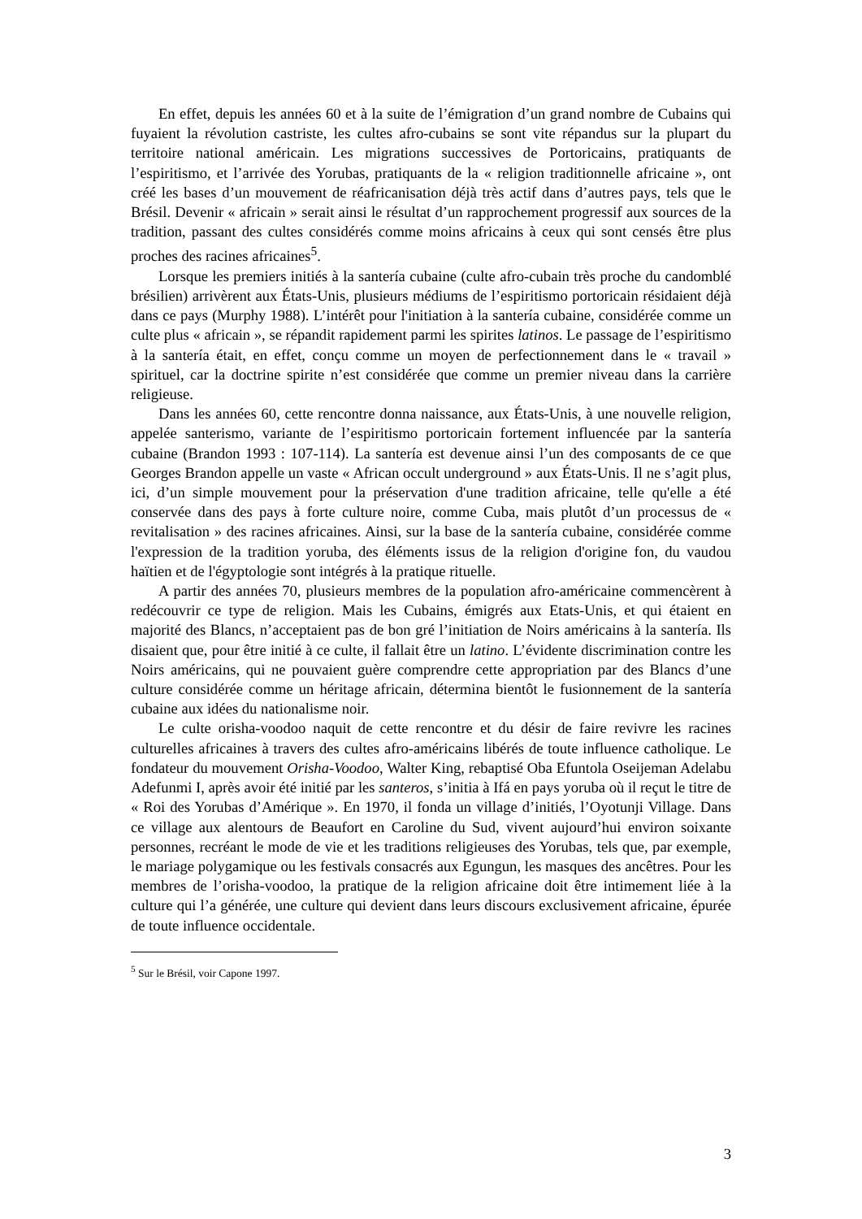En effet, depuis les années 60 et à la suite de l’émigration d’un grand nombre de Cubains qui fuyaient la révolution castriste, les cultes afro-cubains se sont vite répandus sur la plupart du territoire national américain. Les migrations successives de Portoricains, pratiquants de l’espiritismo, et l’arrivée des Yorubas, pratiquants de la « religion traditionnelle africaine », ont créé les bases d’un mouvement de réafricanisation déjà très actif dans d’autres pays, tels que le Brésil. Devenir « africain » serait ainsi le résultat d’un rapprochement progressif aux sources de la tradition, passant des cultes considérés comme moins africains à ceux qui sont censés être plus proches des racines africaines<sup>5</sup>.
Lorsque les premiers initiés à la santería cubaine (culte afro-cubain très proche du candomblé brésilien) arrivèrent aux États-Unis, plusieurs médiums de l’espiritismo portoricain résidaient déjà dans ce pays (Murphy 1988). L’intérêt pour l'initiation à la santería cubaine, considérée comme un culte plus « africain », se répandit rapidement parmi les spirites latinos. Le passage de l’espiritismo à la santería était, en effet, conçu comme un moyen de perfectionnement dans le « travail » spirituel, car la doctrine spirite n’est considérée que comme un premier niveau dans la carrière religieuse.
Dans les années 60, cette rencontre donna naissance, aux États-Unis, à une nouvelle religion, appelée santerismo, variante de l’espiritismo portoricain fortement influencée par la santería cubaine (Brandon 1993 : 107-114). La santería est devenue ainsi l’un des composants de ce que Georges Brandon appelle un vaste « African occult underground » aux États-Unis. Il ne s’agit plus, ici, d’un simple mouvement pour la préservation d'une tradition africaine, telle qu'elle a été conservée dans des pays à forte culture noire, comme Cuba, mais plutôt d’un processus de « revitalisation » des racines africaines. Ainsi, sur la base de la santería cubaine, considérée comme l'expression de la tradition yoruba, des éléments issus de la religion d'origine fon, du vaudou haïtien et de l'égyptologie sont intégrés à la pratique rituelle.
A partir des années 70, plusieurs membres de la population afro-américaine commencèrent à redécouvrir ce type de religion. Mais les Cubains, émigrés aux Etats-Unis, et qui étaient en majorité des Blancs, n’acceptaient pas de bon gré l’initiation de Noirs américains à la santería. Ils disaient que, pour être initié à ce culte, il fallait être un latino. L’évidente discrimination contre les Noirs américains, qui ne pouvaient guère comprendre cette appropriation par des Blancs d’une culture considérée comme un héritage africain, détermina bientôt le fusionnement de la santería cubaine aux idées du nationalisme noir.
Le culte orisha-voodoo naquit de cette rencontre et du désir de faire revivre les racines culturelles africaines à travers des cultes afro-américains libérés de toute influence catholique. Le fondateur du mouvement Orisha-Voodoo, Walter King, rebaptisé Oba Efuntola Oseijeman Adelabu Adefunmi I, après avoir été initié par les santeros, s’initia à Ifá en pays yoruba où il reçut le titre de « Roi des Yorubas d’Amérique ». En 1970, il fonda un village d’initiés, l’Oyotunji Village. Dans ce village aux alentours de Beaufort en Caroline du Sud, vivent aujourd’hui environ soixante personnes, recréant le mode de vie et les traditions religieuses des Yorubas, tels que, par exemple, le mariage polygamique ou les festivals consacrés aux Egungun, les masques des ancêtres. Pour les membres de l’orisha-voodoo, la pratique de la religion africaine doit être intimement liée à la culture qui l’a générée, une culture qui devient dans leurs discours exclusivement africaine, épurée de toute influence occidentale.
<sup>5</sup> Sur le Brésil, voir Capone 1997.
3